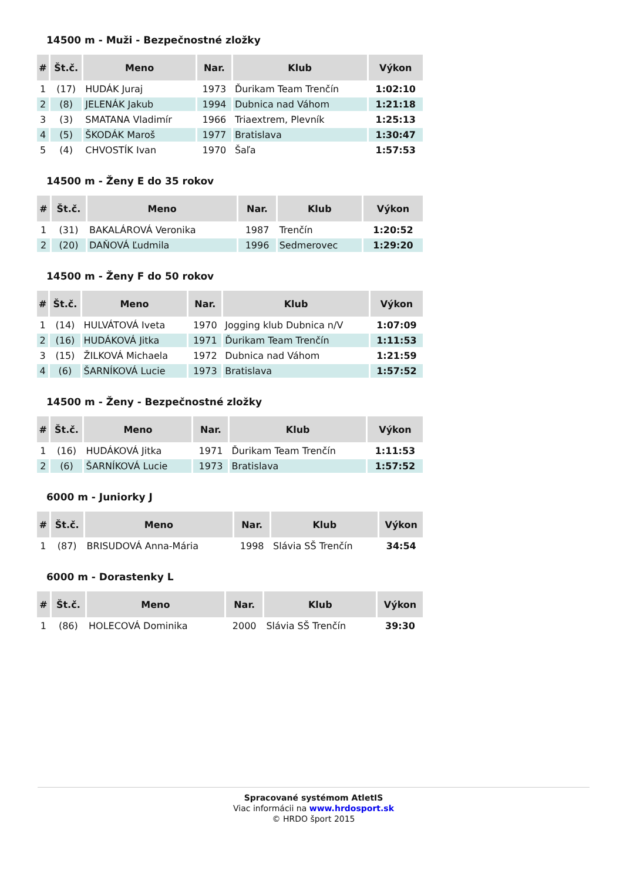14500 m - Muži - Bezpečnostné zložky
| # | Št.č. | Meno | Nar. | Klub | Výkon |
| --- | --- | --- | --- | --- | --- |
| 1 | (17) | HUDÁK Juraj | 1973 | Ďurikam Team Trenčín | 1:02:10 |
| 2 | (8) | JELENÁK Jakub | 1994 | Dubnica nad Váhom | 1:21:18 |
| 3 | (3) | SMATANA Vladimír | 1966 | Triaextrem, Plevník | 1:25:13 |
| 4 | (5) | ŠKODÁK Maroš | 1977 | Bratislava | 1:30:47 |
| 5 | (4) | CHVOSTÍK Ivan | 1970 | Šaľa | 1:57:53 |
14500 m - Ženy E do 35 rokov
| # | Št.č. | Meno | Nar. | Klub | Výkon |
| --- | --- | --- | --- | --- | --- |
| 1 | (31) | BAKALÁROVÁ Veronika | 1987 | Trenčín | 1:20:52 |
| 2 | (20) | DAŇOVÁ Ľudmila | 1996 | Sedmerovec | 1:29:20 |
14500 m - Ženy F do 50 rokov
| # | Št.č. | Meno | Nar. | Klub | Výkon |
| --- | --- | --- | --- | --- | --- |
| 1 | (14) | HULVÁTOVÁ Iveta | 1970 | Jogging klub Dubnica n/V | 1:07:09 |
| 2 | (16) | HUDÁKOVÁ Jitka | 1971 | Ďurikam Team Trenčín | 1:11:53 |
| 3 | (15) | ŽILKOVÁ Michaela | 1972 | Dubnica nad Váhom | 1:21:59 |
| 4 | (6) | ŠARNÍKOVÁ Lucie | 1973 | Bratislava | 1:57:52 |
14500 m - Ženy - Bezpečnostné zložky
| # | Št.č. | Meno | Nar. | Klub | Výkon |
| --- | --- | --- | --- | --- | --- |
| 1 | (16) | HUDÁKOVÁ Jitka | 1971 | Ďurikam Team Trenčín | 1:11:53 |
| 2 | (6) | ŠARNÍKOVÁ Lucie | 1973 | Bratislava | 1:57:52 |
6000 m - Juniorky J
| # | Št.č. | Meno | Nar. | Klub | Výkon |
| --- | --- | --- | --- | --- | --- |
| 1 | (87) | BRISUDOVÁ Anna-Mária | 1998 | Slávia SŠ Trenčín | 34:54 |
6000 m - Dorastenky L
| # | Št.č. | Meno | Nar. | Klub | Výkon |
| --- | --- | --- | --- | --- | --- |
| 1 | (86) | HOLECOVÁ Dominika | 2000 | Slávia SŠ Trenčín | 39:30 |
Spracované systémom AtletIS
Viac informácii na www.hrdosport.sk
© HRDO šport 2015